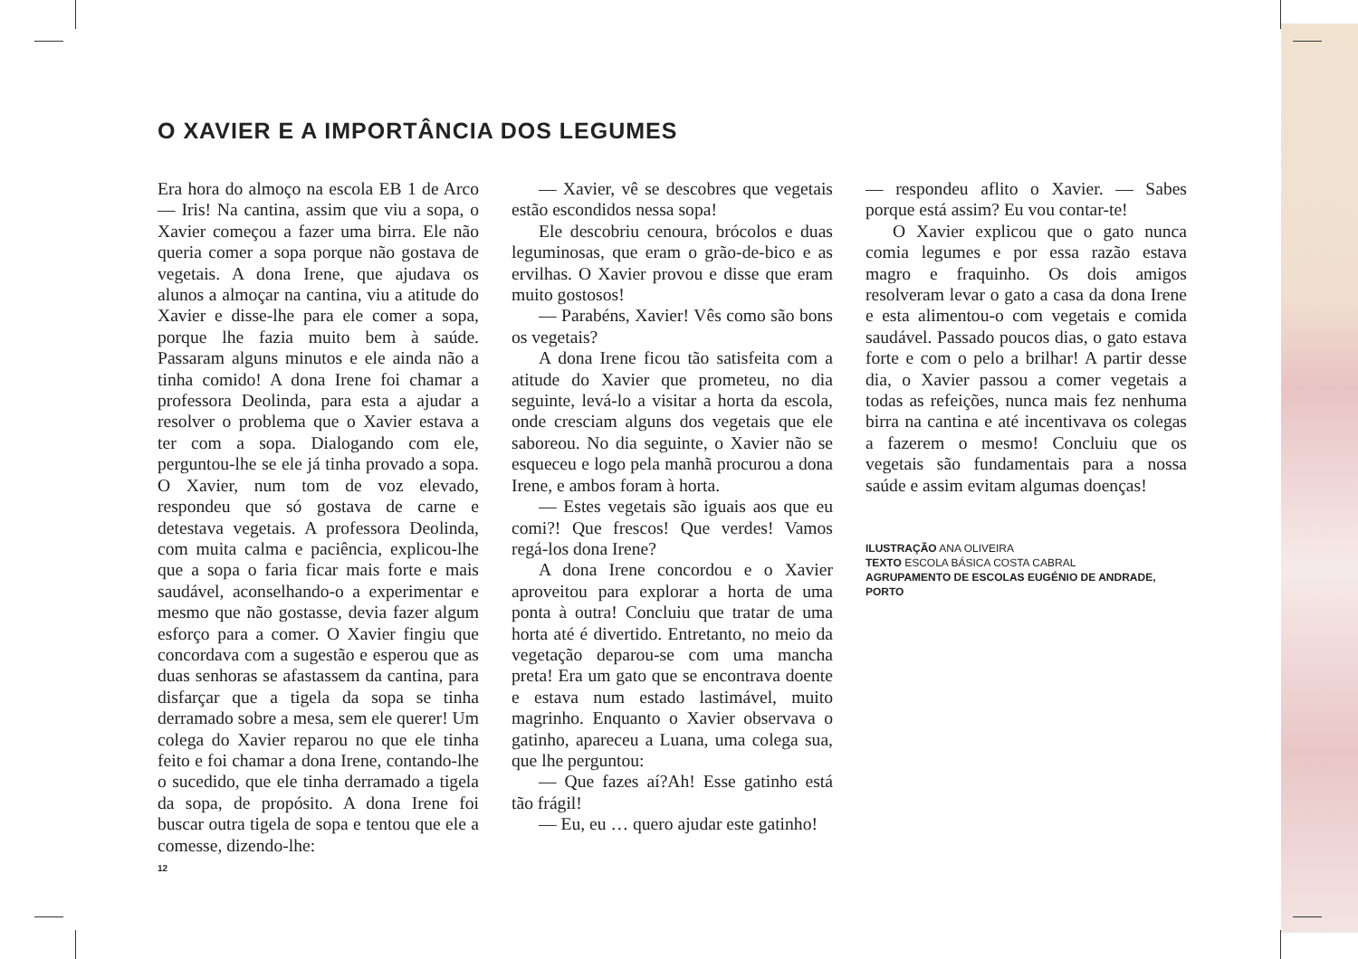O XAVIER E A IMPORTÂNCIA DOS LEGUMES
Era hora do almoço na escola EB 1 de Arco — Iris! Na cantina, assim que viu a sopa, o Xavier começou a fazer uma birra. Ele não queria comer a sopa porque não gostava de vegetais. A dona Irene, que ajudava os alunos a almoçar na cantina, viu a atitude do Xavier e disse-lhe para ele comer a sopa, porque lhe fazia muito bem à saúde. Passaram alguns minutos e ele ainda não a tinha comido! A dona Irene foi chamar a professora Deolinda, para esta a ajudar a resolver o problema que o Xavier estava a ter com a sopa. Dialogando com ele, perguntou-lhe se ele já tinha provado a sopa. O Xavier, num tom de voz elevado, respondeu que só gostava de carne e detestava vegetais. A professora Deolinda, com muita calma e paciência, explicou-lhe que a sopa o faria ficar mais forte e mais saudável, aconselhando-o a experimentar e mesmo que não gostasse, devia fazer algum esforço para a comer. O Xavier fingiu que concordava com a sugestão e esperou que as duas senhoras se afastassem da cantina, para disfarçar que a tigela da sopa se tinha derramado sobre a mesa, sem ele querer! Um colega do Xavier reparou no que ele tinha feito e foi chamar a dona Irene, contando-lhe o sucedido, que ele tinha derramado a tigela da sopa, de propósito. A dona Irene foi buscar outra tigela de sopa e tentou que ele a comesse, dizendo-lhe:
— Xavier, vê se descobres que vegetais estão escondidos nessa sopa!
Ele descobriu cenoura, brócolos e duas leguminosas, que eram o grão-de-bico e as ervilhas. O Xavier provou e disse que eram muito gostosos!
— Parabéns, Xavier! Vês como são bons os vegetais?
A dona Irene ficou tão satisfeita com a atitude do Xavier que prometeu, no dia seguinte, levá-lo a visitar a horta da escola, onde cresciam alguns dos vegetais que ele saboreou. No dia seguinte, o Xavier não se esqueceu e logo pela manhã procurou a dona Irene, e ambos foram à horta.
— Estes vegetais são iguais aos que eu comi?! Que frescos! Que verdes! Vamos regá-los dona Irene?
A dona Irene concordou e o Xavier aproveitou para explorar a horta de uma ponta à outra! Concluiu que tratar de uma horta até é divertido. Entretanto, no meio da vegetação deparou-se com uma mancha preta! Era um gato que se encontrava doente e estava num estado lastimável, muito magrinho. Enquanto o Xavier observava o gatinho, apareceu a Luana, uma colega sua, que lhe perguntou:
— Que fazes aí?Ah! Esse gatinho está tão frágil!
— Eu, eu … quero ajudar este gatinho!
— respondeu aflito o Xavier. — Sabes porque está assim? Eu vou contar-te!
O Xavier explicou que o gato nunca comia legumes e por essa razão estava magro e fraquinho. Os dois amigos resolveram levar o gato a casa da dona Irene e esta alimentou-o com vegetais e comida saudável. Passado poucos dias, o gato estava forte e com o pelo a brilhar! A partir desse dia, o Xavier passou a comer vegetais a todas as refeições, nunca mais fez nenhuma birra na cantina e até incentivava os colegas a fazerem o mesmo! Concluiu que os vegetais são fundamentais para a nossa saúde e assim evitam algumas doenças!
ILUSTRAÇÃO ANA OLIVEIRA
TEXTO ESCOLA BÁSICA COSTA CABRAL
AGRUPAMENTO DE ESCOLAS EUGÉNIO DE ANDRADE, PORTO
12